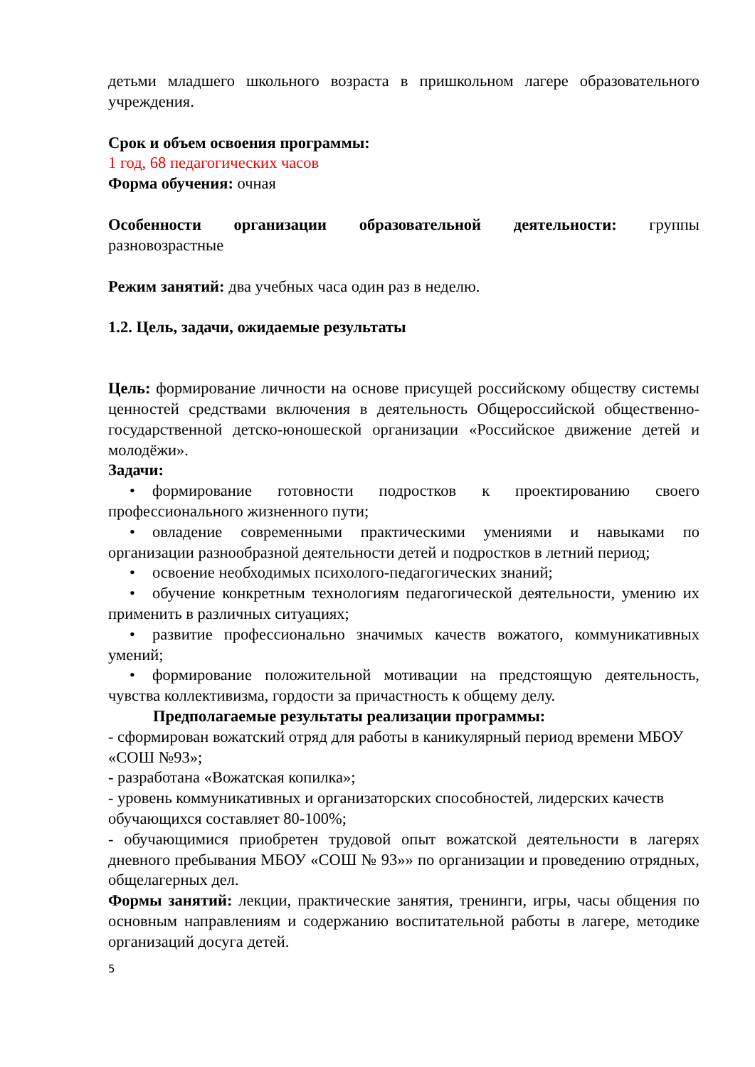детьми младшего школьного возраста в пришкольном лагере образовательного учреждения.
Срок и объем освоения программы:
1 год, 68 педагогических часов
Форма обучения: очная
Особенности организации образовательной деятельности: группы разновозрастные
Режим занятий: два учебных часа один раз в неделю.
1.2. Цель, задачи, ожидаемые результаты
Цель: формирование личности на основе присущей российскому обществу системы ценностей средствами включения в деятельность Общероссийской общественно-государственной детско-юношеской организации «Российское движение детей и молодёжи».
Задачи:
• формирование готовности подростков к проектированию своего профессионального жизненного пути;
• овладение современными практическими умениями и навыками по организации разнообразной деятельности детей и подростков в летний период;
• освоение необходимых психолого-педагогических знаний;
• обучение конкретным технологиям педагогической деятельности, умению их применить в различных ситуациях;
• развитие профессионально значимых качеств вожатого, коммуникативных умений;
• формирование положительной мотивации на предстоящую деятельность, чувства коллективизма, гордости за причастность к общему делу.
Предполагаемые результаты реализации программы:
- сформирован вожатский отряд для работы в каникулярный период времени МБОУ «СОШ №93»;
- разработана «Вожатская копилка»;
- уровень коммуникативных и организаторских способностей, лидерских качеств обучающихся составляет 80-100%;
- обучающимися приобретен трудовой опыт вожатской деятельности в лагерях дневного пребывания МБОУ «СОШ № 93»» по организации и проведению отрядных, общелагерных дел.
Формы занятий: лекции, практические занятия, тренинги, игры, часы общения по основным направлениям и содержанию воспитательной работы в лагере, методике организаций досуга детей.
5